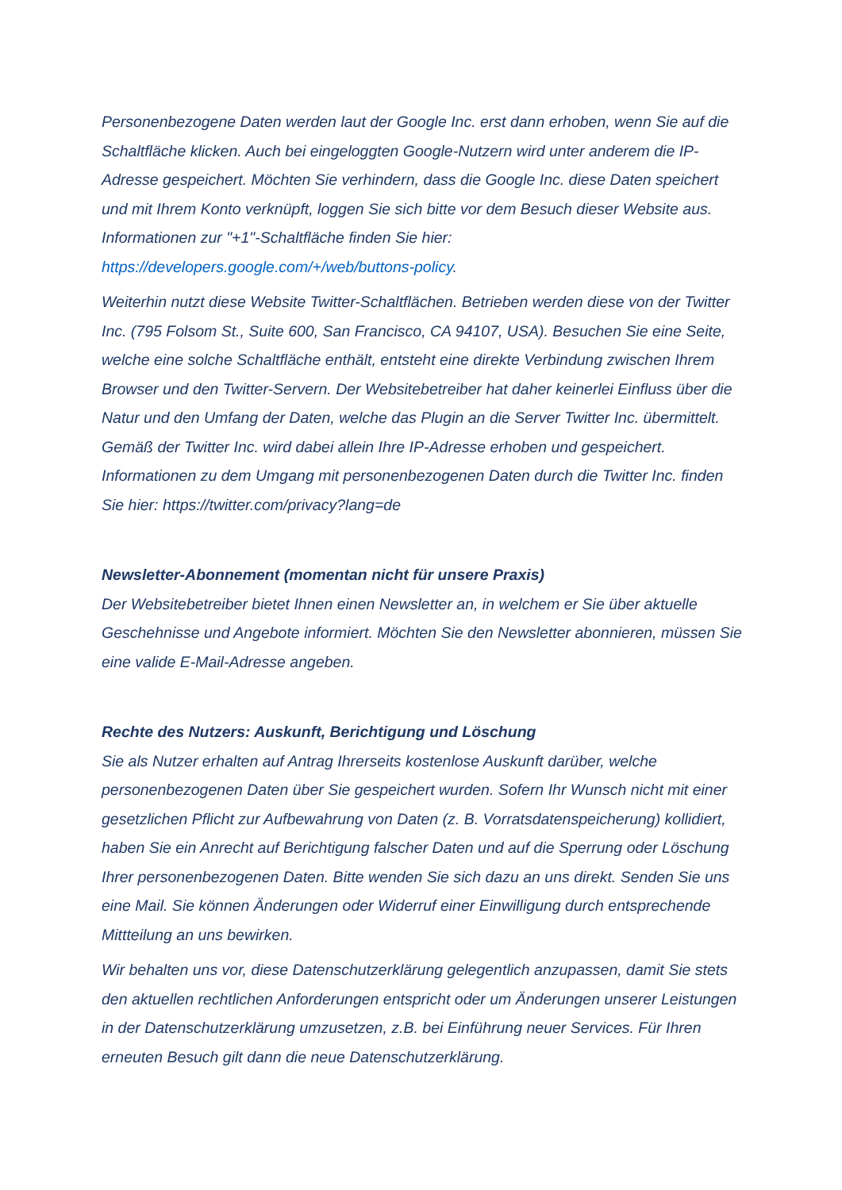Personenbezogene Daten werden laut der Google Inc. erst dann erhoben, wenn Sie auf die Schaltfläche klicken. Auch bei eingeloggten Google-Nutzern wird unter anderem die IP-Adresse gespeichert. Möchten Sie verhindern, dass die Google Inc. diese Daten speichert und mit Ihrem Konto verknüpft, loggen Sie sich bitte vor dem Besuch dieser Website aus. Informationen zur "+1"-Schaltfläche finden Sie hier: https://developers.google.com/+/web/buttons-policy.
Weiterhin nutzt diese Website Twitter-Schaltflächen. Betrieben werden diese von der Twitter Inc. (795 Folsom St., Suite 600, San Francisco, CA 94107, USA). Besuchen Sie eine Seite, welche eine solche Schaltfläche enthält, entsteht eine direkte Verbindung zwischen Ihrem Browser und den Twitter-Servern. Der Websitebetreiber hat daher keinerlei Einfluss über die Natur und den Umfang der Daten, welche das Plugin an die Server Twitter Inc. übermittelt. Gemäß der Twitter Inc. wird dabei allein Ihre IP-Adresse erhoben und gespeichert. Informationen zu dem Umgang mit personenbezogenen Daten durch die Twitter Inc. finden Sie hier: https://twitter.com/privacy?lang=de
Newsletter-Abonnement (momentan nicht für unsere Praxis)
Der Websitebetreiber bietet Ihnen einen Newsletter an, in welchem er Sie über aktuelle Geschehnisse und Angebote informiert. Möchten Sie den Newsletter abonnieren, müssen Sie eine valide E-Mail-Adresse angeben.
Rechte des Nutzers: Auskunft, Berichtigung und Löschung
Sie als Nutzer erhalten auf Antrag Ihrerseits kostenlose Auskunft darüber, welche personenbezogenen Daten über Sie gespeichert wurden. Sofern Ihr Wunsch nicht mit einer gesetzlichen Pflicht zur Aufbewahrung von Daten (z. B. Vorratsdatenspeicherung) kollidiert, haben Sie ein Anrecht auf Berichtigung falscher Daten und auf die Sperrung oder Löschung Ihrer personenbezogenen Daten. Bitte wenden Sie sich dazu an uns direkt. Senden Sie uns eine Mail. Sie können Änderungen oder Widerruf einer Einwilligung durch entsprechende Mittteilung an uns bewirken.
Wir behalten uns vor, diese Datenschutzerklärung gelegentlich anzupassen, damit Sie stets den aktuellen rechtlichen Anforderungen entspricht oder um Änderungen unserer Leistungen in der Datenschutzerklärung umzusetzen, z.B. bei Einführung neuer Services. Für Ihren erneuten Besuch gilt dann die neue Datenschutzerklärung.